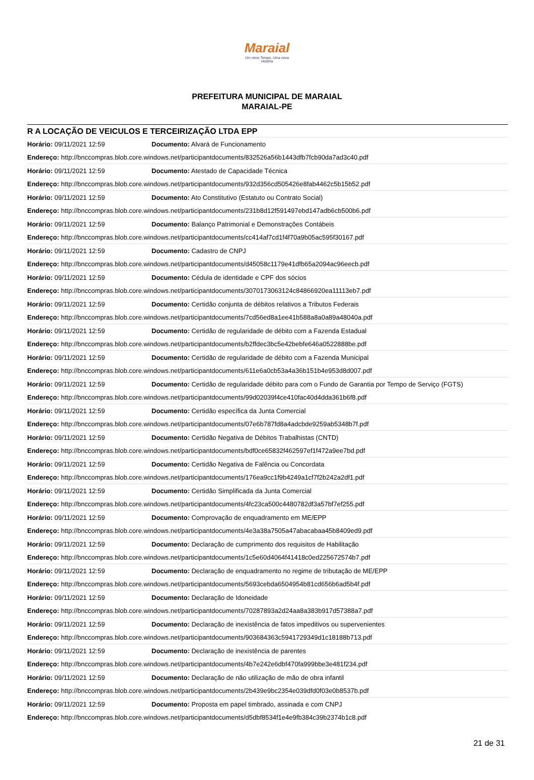Maraial
Um novo Tempo, Uma nova História
PREFEITURA MUNICIPAL DE MARAIAL
MARAIAL-PE
R A LOCAÇÃO DE VEICULOS E TERCEIRIZAÇÃO LTDA EPP
| Horário: 09/11/2021 12:59 | Documento: Alvará de Funcionamento |
| Endereço: http://bnccompras.blob.core.windows.net/participantdocuments/832526a56b1443dfb7fcb90da7ad3c40.pdf | |
| Horário: 09/11/2021 12:59 | Documento: Atestado de Capacidade Técnica |
| Endereço: http://bnccompras.blob.core.windows.net/participantdocuments/932d356cd505426e8fab4462c5b15b52.pdf | |
| Horário: 09/11/2021 12:59 | Documento: Ato Constitutivo (Estatuto ou Contrato Social) |
| Endereço: http://bnccompras.blob.core.windows.net/participantdocuments/231b8d12f591497ebd147adb6cb500b6.pdf | |
| Horário: 09/11/2021 12:59 | Documento: Balanço Patrimonial e Demonstrações Contábeis |
| Endereço: http://bnccompras.blob.core.windows.net/participantdocuments/cc414af7cd1f4f70a9b05ac595f30167.pdf | |
| Horário: 09/11/2021 12:59 | Documento: Cadastro de CNPJ |
| Endereço: http://bnccompras.blob.core.windows.net/participantdocuments/d45058c1179e41dfb65a2094ac96eecb.pdf | |
| Horário: 09/11/2021 12:59 | Documento: Cédula de identidade e CPF dos sócios |
| Endereço: http://bnccompras.blob.core.windows.net/participantdocuments/3070173063124c84866920ea11113eb7.pdf | |
| Horário: 09/11/2021 12:59 | Documento: Certidão conjunta de débitos relativos a Tributos Federais |
| Endereço: http://bnccompras.blob.core.windows.net/participantdocuments/7cd56ed8a1ee41b588a8a0a89a48040a.pdf | |
| Horário: 09/11/2021 12:59 | Documento: Certidão de regularidade de débito com a Fazenda Estadual |
| Endereço: http://bnccompras.blob.core.windows.net/participantdocuments/b2ffdec3bc5e42bebfe646a0522888be.pdf | |
| Horário: 09/11/2021 12:59 | Documento: Certidão de regularidade de débito com a Fazenda Municipal |
| Endereço: http://bnccompras.blob.core.windows.net/participantdocuments/611e6a0cb53a4a36b151b4e953d8d007.pdf | |
| Horário: 09/11/2021 12:59 | Documento: Certidão de regularidade débito para com o Fundo de Garantia por Tempo de Serviço (FGTS) |
| Endereço: http://bnccompras.blob.core.windows.net/participantdocuments/99d02039f4ce410fac40d4dda361b6f8.pdf | |
| Horário: 09/11/2021 12:59 | Documento: Certidão específica da Junta Comercial |
| Endereço: http://bnccompras.blob.core.windows.net/participantdocuments/07e6b787fd8a4adcbde9259ab5348b7f.pdf | |
| Horário: 09/11/2021 12:59 | Documento: Certidão Negativa de Débitos Trabalhistas (CNTD) |
| Endereço: http://bnccompras.blob.core.windows.net/participantdocuments/bdf0ce65832f462597ef1f472a9ee7bd.pdf | |
| Horário: 09/11/2021 12:59 | Documento: Certidão Negativa de Falência ou Concordata |
| Endereço: http://bnccompras.blob.core.windows.net/participantdocuments/176ea9cc1f9b4249a1cf7f2b242a2df1.pdf | |
| Horário: 09/11/2021 12:59 | Documento: Certidão Simplificada da Junta Comercial |
| Endereço: http://bnccompras.blob.core.windows.net/participantdocuments/4fc23ca500c4480782df3a57bf7ef255.pdf | |
| Horário: 09/11/2021 12:59 | Documento: Comprovação de enquadramento em ME/EPP |
| Endereço: http://bnccompras.blob.core.windows.net/participantdocuments/4e3a38a7505a47abacabaa45b8409ed9.pdf | |
| Horário: 09/11/2021 12:59 | Documento: Declaração de cumprimento dos requisitos de Habilitação |
| Endereço: http://bnccompras.blob.core.windows.net/participantdocuments/1c5e60d4064f41418c0ed225672574b7.pdf | |
| Horário: 09/11/2021 12:59 | Documento: Declaração de enquadramento no regime de tributação de ME/EPP |
| Endereço: http://bnccompras.blob.core.windows.net/participantdocuments/5693cebda6504954b81cd656b6ad5b4f.pdf | |
| Horário: 09/11/2021 12:59 | Documento: Declaração de Idoneidade |
| Endereço: http://bnccompras.blob.core.windows.net/participantdocuments/70287893a2d24aa8a383b917d57388a7.pdf | |
| Horário: 09/11/2021 12:59 | Documento: Declaração de inexistência de fatos impeditivos ou supervenientes |
| Endereço: http://bnccompras.blob.core.windows.net/participantdocuments/903684363c5941729349d1c18188b713.pdf | |
| Horário: 09/11/2021 12:59 | Documento: Declaração de inexistência de parentes |
| Endereço: http://bnccompras.blob.core.windows.net/participantdocuments/4b7e242e6dbf470fa999bbe3e481f234.pdf | |
| Horário: 09/11/2021 12:59 | Documento: Declaração de não utilização de mão de obra infantil |
| Endereço: http://bnccompras.blob.core.windows.net/participantdocuments/2b439e9bc2354e039dfd0f03e0b8537b.pdf | |
| Horário: 09/11/2021 12:59 | Documento: Proposta em papel timbrado, assinada e com CNPJ |
| Endereço: http://bnccompras.blob.core.windows.net/participantdocuments/d5dbf8534f1e4e9fb384c39b2374b1c8.pdf | |
21 de 31